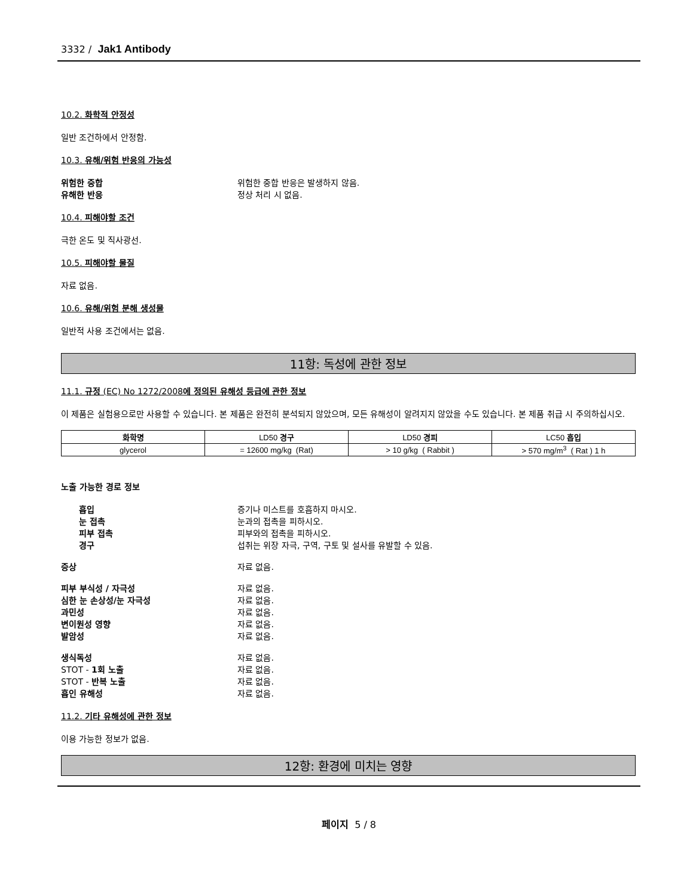3332 / Jak1 Antibody
10.2. 화학적 안정성
일반 조건하에서 안정함.
10.3. 유해/위험 반응의 가능성
위험한 중합 위험한 중합 반응은 발생하지 않음.
유해한 반응 정상 처리 시 없음.
10.4. 피해야할 조건
극한 온도 및 직사광선.
10.5. 피해야할 물질
자료 없음.
10.6. 유해/위험 분해 생성물
일반적 사용 조건에서는 없음.
11항: 독성에 관한 정보
11.1. 규정 (EC) No 1272/2008에 정의된 유해성 등급에 관한 정보
이 제품은 실험용으로만 사용할 수 있습니다. 본 제품은 완전히 분석되지 않았으며, 모든 유해성이 알려지지 않았을 수도 있습니다. 본 제품 취급 시 주의하십시오.
| 화학명 | LD50 경구 | LD50 경피 | LC50 흡입 |
| --- | --- | --- | --- |
| glycerol | = 12600 mg/kg (Rat) | > 10 g/kg ( Rabbit ) | > 570 mg/m<sup>3</sup> ( Rat ) 1 h |
노출 가능한 경로 정보
흡입 증기나 미스트를 호흡하지 마시오.
눈 접촉 눈과의 접촉을 피하시오.
피부 접촉 피부와의 접촉을 피하시오.
경구 섭취는 위장 자극, 구역, 구토 및 설사를 유발할 수 있음.
증상 자료 없음.
피부 부식성 / 자극성 자료 없음.
심한 눈 손상성/눈 자극성 자료 없음.
과민성 자료 없음.
변이원성 영향 자료 없음.
발암성 자료 없음.
생식독성 자료 없음.
STOT - 1회 노출 자료 없음.
STOT - 반복 노출 자료 없음.
흡인 유해성 자료 없음.
11.2. 기타 유해성에 관한 정보
이용 가능한 정보가 없음.
12항: 환경에 미치는 영향
페이지 5 / 8